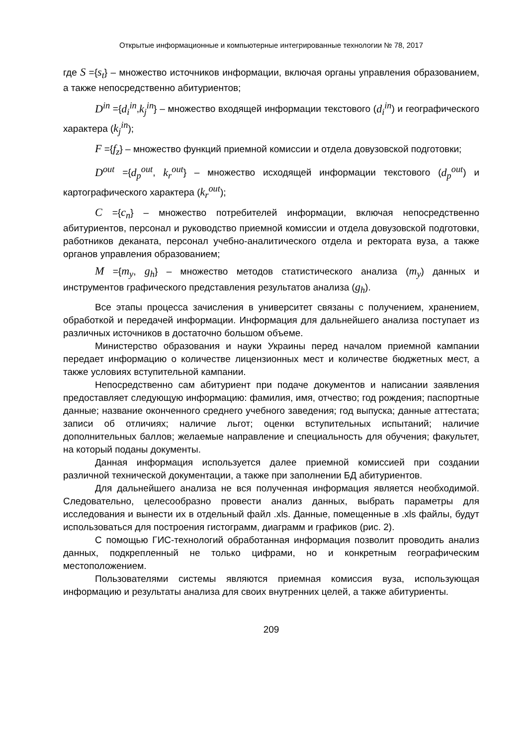Открытые информационные и компьютерные интегрированные технологии № 78, 2017
где S ={s<sub>t</sub>} – множество источников информации, включая органы управления образованием, а также непосредственно абитуриентов;
D<sup>in</sup> ={d<sub>i</sub><sup>in</sup>,k<sub>j</sub><sup>in</sup>} – множество входящей информации текстового (d<sub>i</sub><sup>in</sup>) и географического характера (k<sub>j</sub><sup>in</sup>);
F ={f<sub>z</sub>} – множество функций приемной комиссии и отдела довузовской подготовки;
D<sup>out</sup> ={d<sub>p</sub><sup>out</sup>, k<sub>r</sub><sup>out</sup>} – множество исходящей информации текстового (d<sub>p</sub><sup>out</sup>) и картографического характера (k<sub>r</sub><sup>out</sup>);
C ={c<sub>n</sub>} – множество потребителей информации, включая непосредственно абитуриентов, персонал и руководство приемной комиссии и отдела довузовской подготовки, работников деканата, персонал учебно-аналитического отдела и ректората вуза, а также органов управления образованием;
M ={m<sub>y</sub>, g<sub>h</sub>} – множество методов статистического анализа (m<sub>y</sub>) данных и инструментов графического представления результатов анализа (g<sub>h</sub>).
Все этапы процесса зачисления в университет связаны с получением, хранением, обработкой и передачей информации. Информация для дальнейшего анализа поступает из различных источников в достаточно большом объеме.
Министерство образования и науки Украины перед началом приемной кампании передает информацию о количестве лицензионных мест и количестве бюджетных мест, а также условиях вступительной кампании.
Непосредственно сам абитуриент при подаче документов и написании заявления предоставляет следующую информацию: фамилия, имя, отчество; год рождения; паспортные данные; название оконченного среднего учебного заведения; год выпуска; данные аттестата; записи об отличиях; наличие льгот; оценки вступительных испытаний; наличие дополнительных баллов; желаемые направление и специальность для обучения; факультет, на который поданы документы.
Данная информация используется далее приемной комиссией при создании различной технической документации, а также при заполнении БД абитуриентов.
Для дальнейшего анализа не вся полученная информация является необходимой. Следовательно, целесообразно провести анализ данных, выбрать параметры для исследования и вынести их в отдельный файл .xls. Данные, помещенные в .xls файлы, будут использоваться для построения гистограмм, диаграмм и графиков (рис. 2).
С помощью ГИС-технологий обработанная информация позволит проводить анализ данных, подкрепленный не только цифрами, но и конкретным географическим местоположением.
Пользователями системы являются приемная комиссия вуза, использующая информацию и результаты анализа для своих внутренних целей, а также абитуриенты.
209